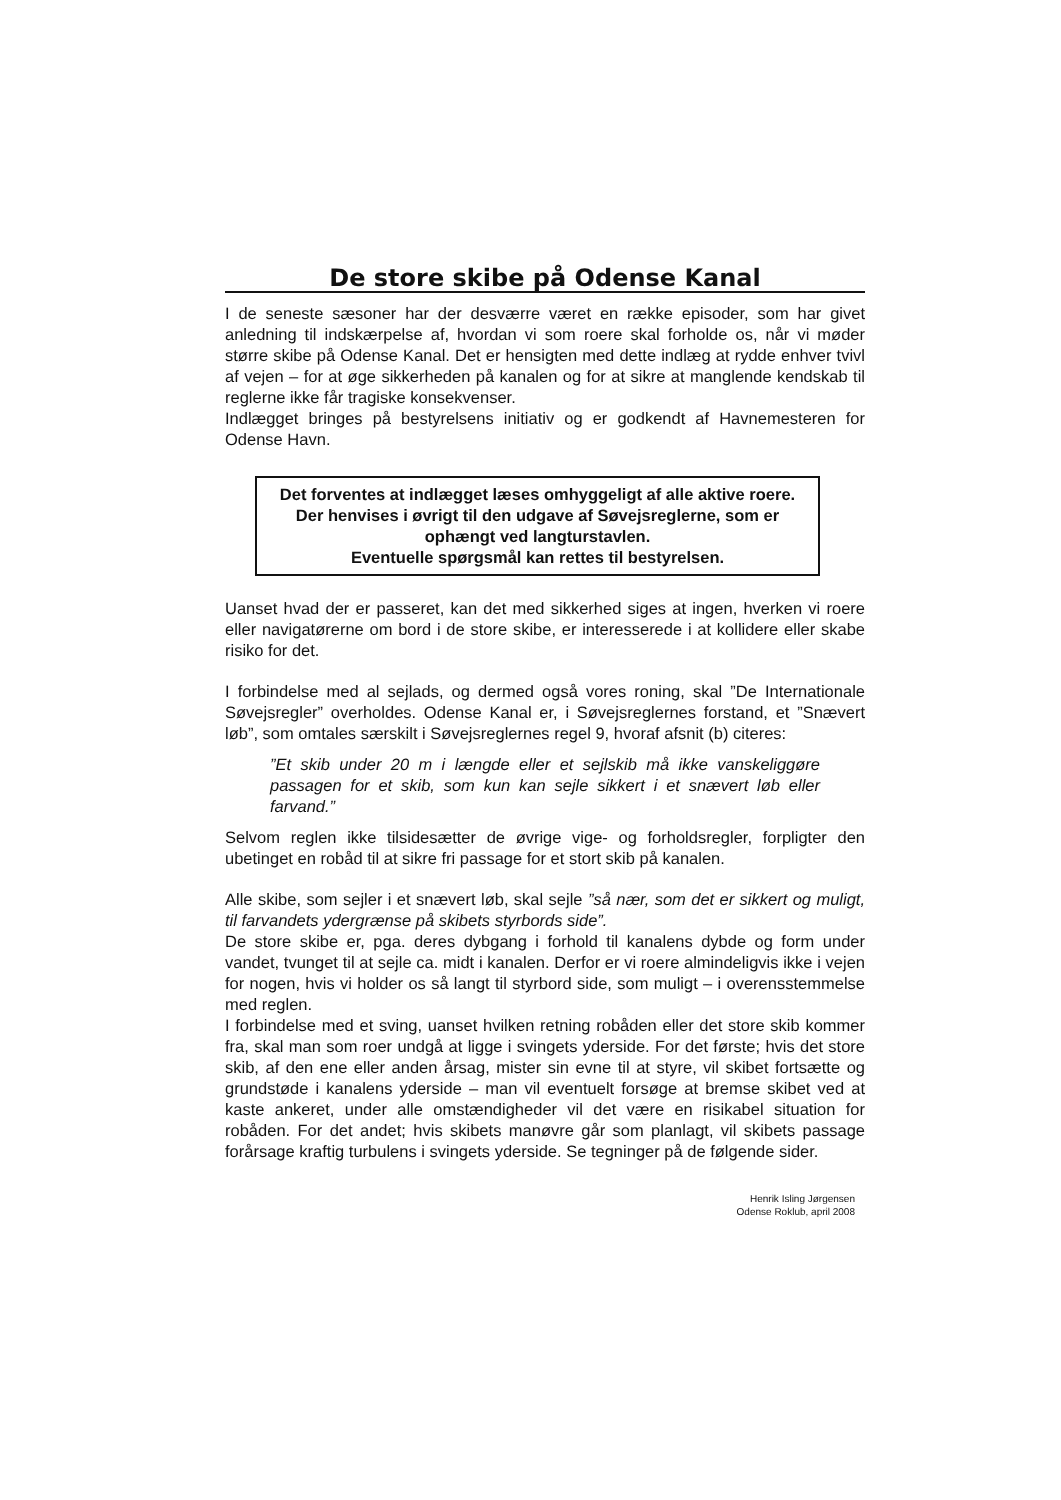De store skibe på Odense Kanal
I de seneste sæsoner har der desværre været en række episoder, som har givet anledning til indskærpelse af, hvordan vi som roere skal forholde os, når vi møder større skibe på Odense Kanal. Det er hensigten med dette indlæg at rydde enhver tvivl af vejen – for at øge sikkerheden på kanalen og for at sikre at manglende kendskab til reglerne ikke får tragiske konsekvenser.
Indlægget bringes på bestyrelsens initiativ og er godkendt af Havnemesteren for Odense Havn.
Det forventes at indlægget læses omhyggeligt af alle aktive roere. Der henvises i øvrigt til den udgave af Søvejsreglerne, som er ophængt ved langturstavlen.
Eventuelle spørgsmål kan rettes til bestyrelsen.
Uanset hvad der er passeret, kan det med sikkerhed siges at ingen, hverken vi roere eller navigatørerne om bord i de store skibe, er interesserede i at kollidere eller skabe risiko for det.
I forbindelse med al sejlads, og dermed også vores roning, skal ”De Internationale Søvejsregler” overholdes. Odense Kanal er, i Søvejsreglernes forstand, et ”Snævert løb”, som omtales særskilt i Søvejsreglernes regel 9, hvoraf afsnit (b) citeres:
”Et skib under 20 m i længde eller et sejlskib må ikke vanskeliggøre passagen for et skib, som kun kan sejle sikkert i et snævert løb eller farvand.”
Selvom reglen ikke tilsidesætter de øvrige vige- og forholdsregler, forpligter den ubetinget en robåd til at sikre fri passage for et stort skib på kanalen.
Alle skibe, som sejler i et snævert løb, skal sejle ”så nær, som det er sikkert og muligt, til farvandets ydergrænse på skibets styrbords side”.
De store skibe er, pga. deres dybgang i forhold til kanalens dybde og form under vandet, tvunget til at sejle ca. midt i kanalen. Derfor er vi roere almindeligvis ikke i vejen for nogen, hvis vi holder os så langt til styrbord side, som muligt – i overensstemmelse med reglen.
I forbindelse med et sving, uanset hvilken retning robåden eller det store skib kommer fra, skal man som roer undgå at ligge i svingets yderside. For det første; hvis det store skib, af den ene eller anden årsag, mister sin evne til at styre, vil skibet fortsætte og grundstøde i kanalens yderside – man vil eventuelt forsøge at bremse skibet ved at kaste ankeret, under alle omstændigheder vil det være en risikabel situation for robåden. For det andet; hvis skibets manøvre går som planlagt, vil skibets passage forårsage kraftig turbulens i svingets yderside. Se tegninger på de følgende sider.
Henrik Isling Jørgensen
Odense Roklub, april 2008